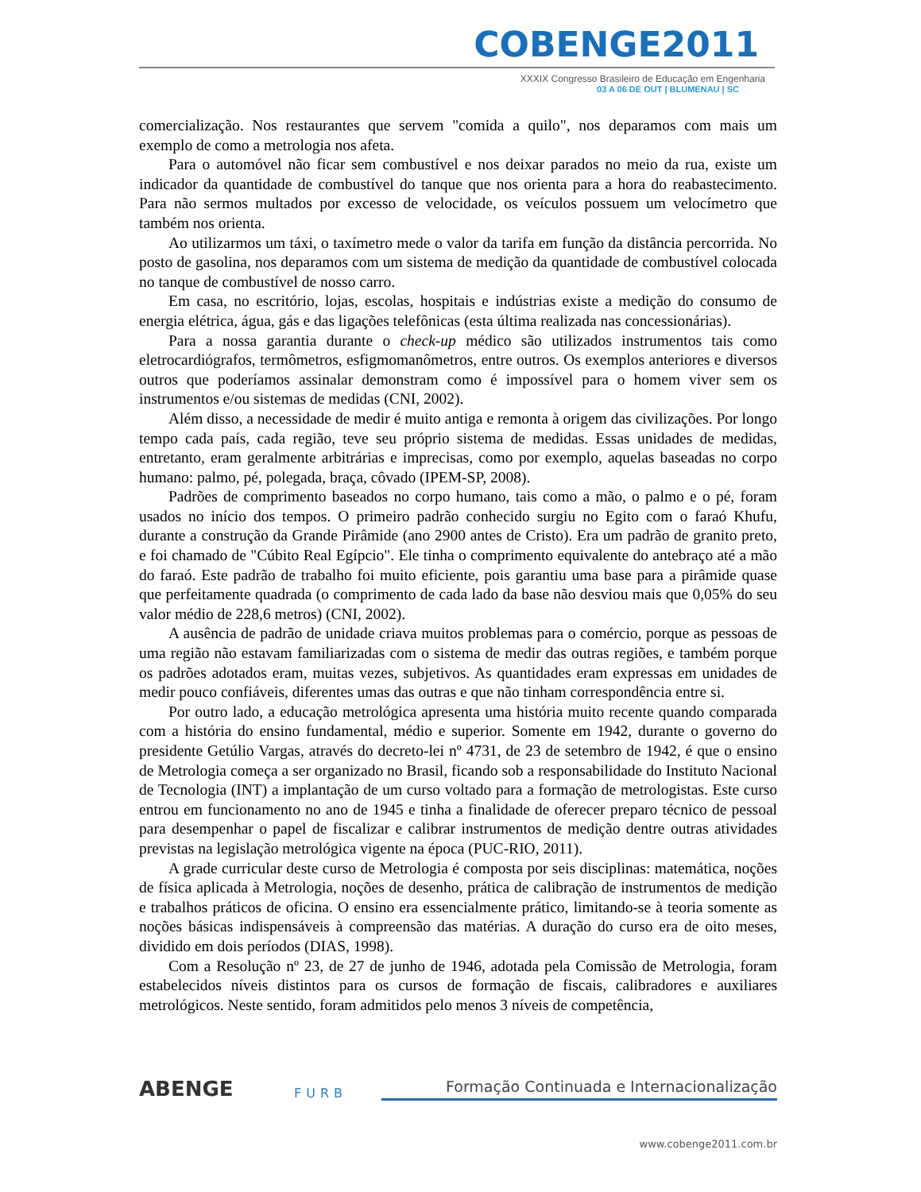COBENGE2011
XXXIX Congresso Brasileiro de Educação em Engenharia
03 A 06 DE OUT | BLUMENAU | SC
comercialização. Nos restaurantes que servem "comida a quilo", nos deparamos com mais um exemplo de como a metrologia nos afeta.
Para o automóvel não ficar sem combustível e nos deixar parados no meio da rua, existe um indicador da quantidade de combustível do tanque que nos orienta para a hora do reabastecimento. Para não sermos multados por excesso de velocidade, os veículos possuem um velocímetro que também nos orienta.
Ao utilizarmos um táxi, o taxímetro mede o valor da tarifa em função da distância percorrida. No posto de gasolina, nos deparamos com um sistema de medição da quantidade de combustível colocada no tanque de combustível de nosso carro.
Em casa, no escritório, lojas, escolas, hospitais e indústrias existe a medição do consumo de energia elétrica, água, gás e das ligações telefônicas (esta última realizada nas concessionárias).
Para a nossa garantia durante o check-up médico são utilizados instrumentos tais como eletrocardiógrafos, termômetros, esfigmomanômetros, entre outros. Os exemplos anteriores e diversos outros que poderíamos assinalar demonstram como é impossível para o homem viver sem os instrumentos e/ou sistemas de medidas (CNI, 2002).
Além disso, a necessidade de medir é muito antiga e remonta à origem das civilizações. Por longo tempo cada país, cada região, teve seu próprio sistema de medidas. Essas unidades de medidas, entretanto, eram geralmente arbitrárias e imprecisas, como por exemplo, aquelas baseadas no corpo humano: palmo, pé, polegada, braça, côvado (IPEM-SP, 2008).
Padrões de comprimento baseados no corpo humano, tais como a mão, o palmo e o pé, foram usados no início dos tempos. O primeiro padrão conhecido surgiu no Egito com o faraó Khufu, durante a construção da Grande Pirâmide (ano 2900 antes de Cristo). Era um padrão de granito preto, e foi chamado de "Cúbito Real Egípcio". Ele tinha o comprimento equivalente do antebraço até a mão do faraó. Este padrão de trabalho foi muito eficiente, pois garantiu uma base para a pirâmide quase que perfeitamente quadrada (o comprimento de cada lado da base não desviou mais que 0,05% do seu valor médio de 228,6 metros) (CNI, 2002).
A ausência de padrão de unidade criava muitos problemas para o comércio, porque as pessoas de uma região não estavam familiarizadas com o sistema de medir das outras regiões, e também porque os padrões adotados eram, muitas vezes, subjetivos. As quantidades eram expressas em unidades de medir pouco confiáveis, diferentes umas das outras e que não tinham correspondência entre si.
Por outro lado, a educação metrológica apresenta uma história muito recente quando comparada com a história do ensino fundamental, médio e superior. Somente em 1942, durante o governo do presidente Getúlio Vargas, através do decreto-lei nº 4731, de 23 de setembro de 1942, é que o ensino de Metrologia começa a ser organizado no Brasil, ficando sob a responsabilidade do Instituto Nacional de Tecnologia (INT) a implantação de um curso voltado para a formação de metrologistas. Este curso entrou em funcionamento no ano de 1945 e tinha a finalidade de oferecer preparo técnico de pessoal para desempenhar o papel de fiscalizar e calibrar instrumentos de medição dentre outras atividades previstas na legislação metrológica vigente na época (PUC-RIO, 2011).
A grade curricular deste curso de Metrologia é composta por seis disciplinas: matemática, noções de física aplicada à Metrologia, noções de desenho, prática de calibração de instrumentos de medição e trabalhos práticos de oficina. O ensino era essencialmente prático, limitando-se à teoria somente as noções básicas indispensáveis à compreensão das matérias. A duração do curso era de oito meses, dividido em dois períodos (DIAS, 1998).
Com a Resolução nº 23, de 27 de junho de 1946, adotada pela Comissão de Metrologia, foram estabelecidos níveis distintos para os cursos de formação de fiscais, calibradores e auxiliares metrológicos. Neste sentido, foram admitidos pelo menos 3 níveis de competência,
ABENGE
FURB
Formação Continuada e Internacionalização
www.cobenge2011.com.br